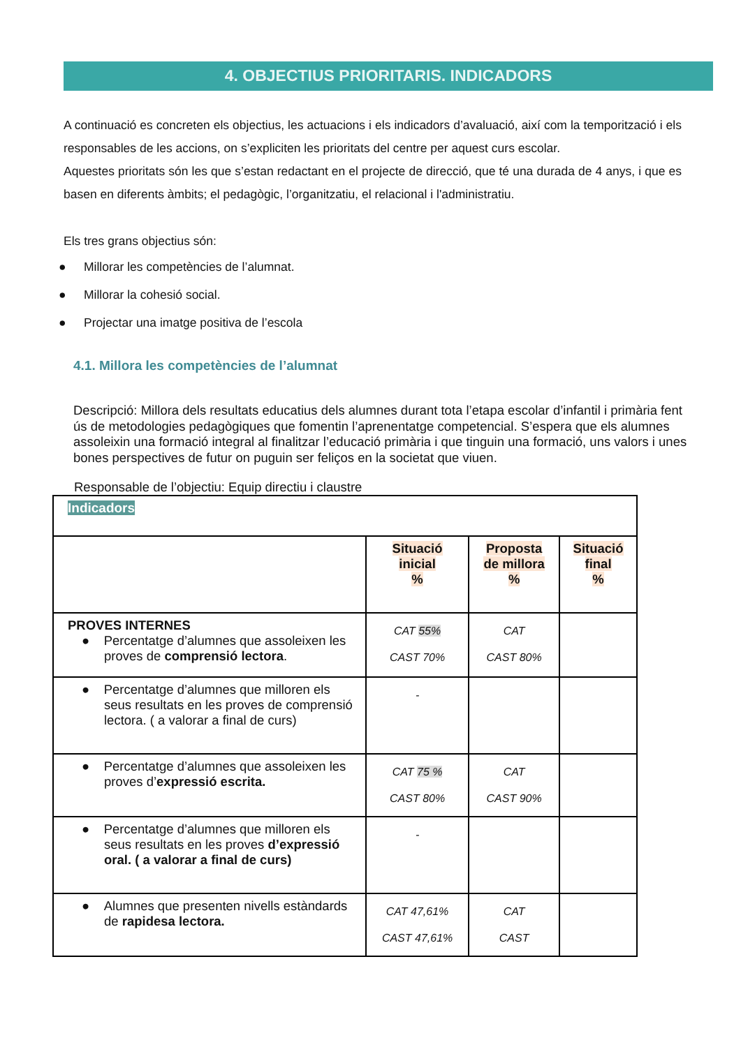4. OBJECTIUS PRIORITARIS. INDICADORS
A continuació es concreten els objectius, les actuacions i els indicadors d’avaluació, així com la temporització i els responsables de les accions, on s’expliciten les prioritats del centre per aquest curs escolar.
Aquestes prioritats són les que s’estan redactant en el projecte de direcció, que té una durada de 4 anys, i que es basen en diferents àmbits; el pedagògic, l’organitzatiu, el relacional i l'administratiu.
Els tres grans objectius són:
● Millorar les competències de l’alumnat.
● Millorar la cohesió social.
● Projectar una imatge positiva de l’escola
4.1. Millora les competències de l’alumnat
Descripció: Millora dels resultats educatius dels alumnes durant tota l’etapa escolar d’infantil i primària fent ús de metodologies pedagògiques que fomentin l’aprenentatge competencial. S’espera que els alumnes assoleixin una formació integral al finalitzar l’educació primària i que tinguin una formació, uns valors i unes bones perspectives de futur on puguin ser feliços en la societat que viuen.
Responsable de l’objectiu: Equip directiu i claustre
| Indicadors | | | |
| | Situació inicial % | Proposta de millora % | Situació final % |
| PROVES INTERNES ● Percentatge d’alumnes que assoleixen les proves de comprensió lectora . | CAT 55% CAST 70% | CAT CAST 80% | |
| ● Percentatge d’alumnes que milloren els seus resultats en les proves de comprensió lectora. ( a valorar a final de curs) | - | | |
| ● Percentatge d’alumnes que assoleixen les proves d’ expressió escrita. | CAT 75 % CAST 80% | CAT CAST 90% | |
| ● Percentatge d’alumnes que milloren els seus resultats en les proves d’expressió oral. ( a valorar a final de curs) | - | | |
| ● Alumnes que presenten nivells estàndards de rapidesa lectora. | CAT 47,61% CAST 47,61% | CAT CAST | |